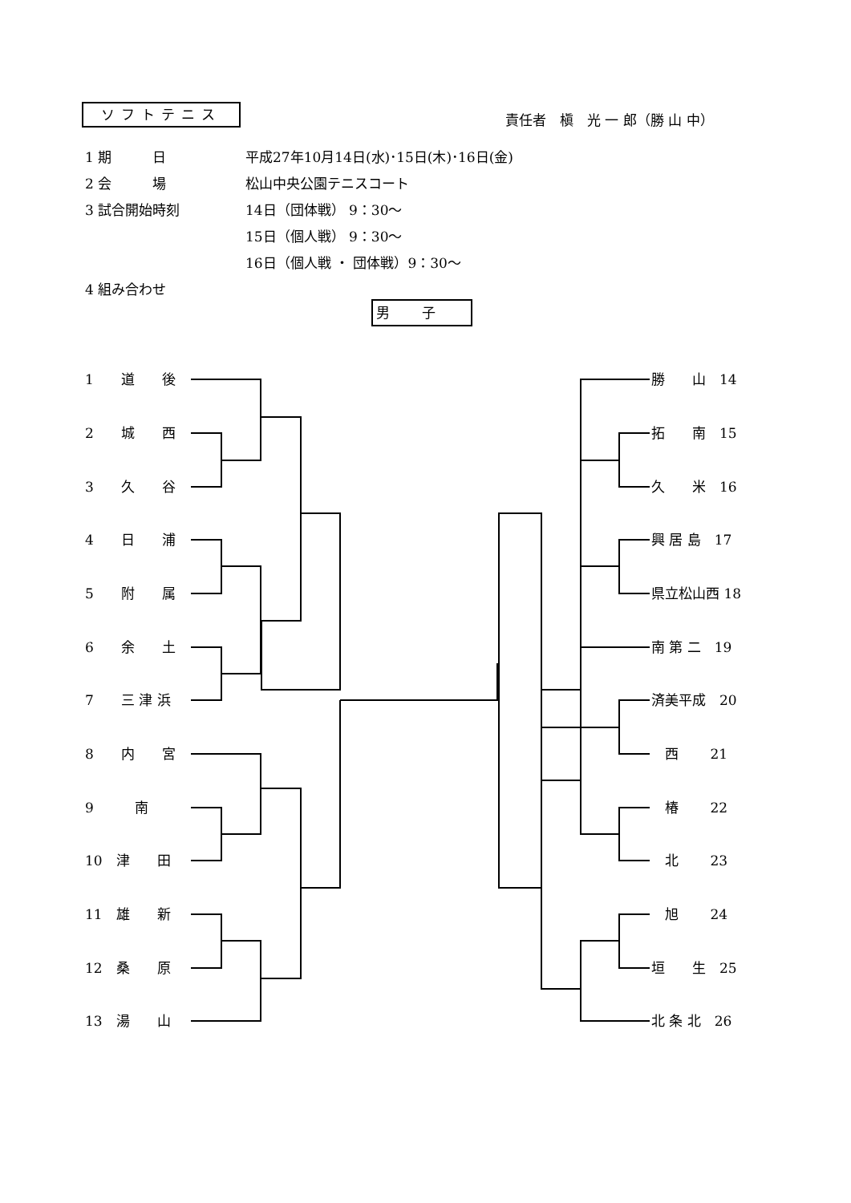ソフトテニス 責任者　槇　光 一 郎（勝 山 中）
1 期　　　日 平成27年10月14日(水)･15日(木)･16日(金)
2 会　　　場 松山中央公園テニスコート
3 試合開始時刻 14日（団体戦） 9：30～
15日（個人戦） 9：30～
16日（個人戦 ・ 団体戦）9：30～
4 組み合わせ
男子
1　　道　　後
2　　城　　西
3　　久　　谷
4　　日　　浦
5　　附　　属
6　　余　　土
7　　三 津 浜
8　　内　　宮
9　　　南
10　津　　田
11　雄　　新
12　桑　　原
13　湯　　山
勝　　山　14
拓　　南　15
久　　米　16
興 居 島　17
県立松山西 18
南 第 二　19
済美平成　20
　西　　 21
　椿　　 22
　北　　 23
　旭　　 24
垣　　生　25
北 条 北　26